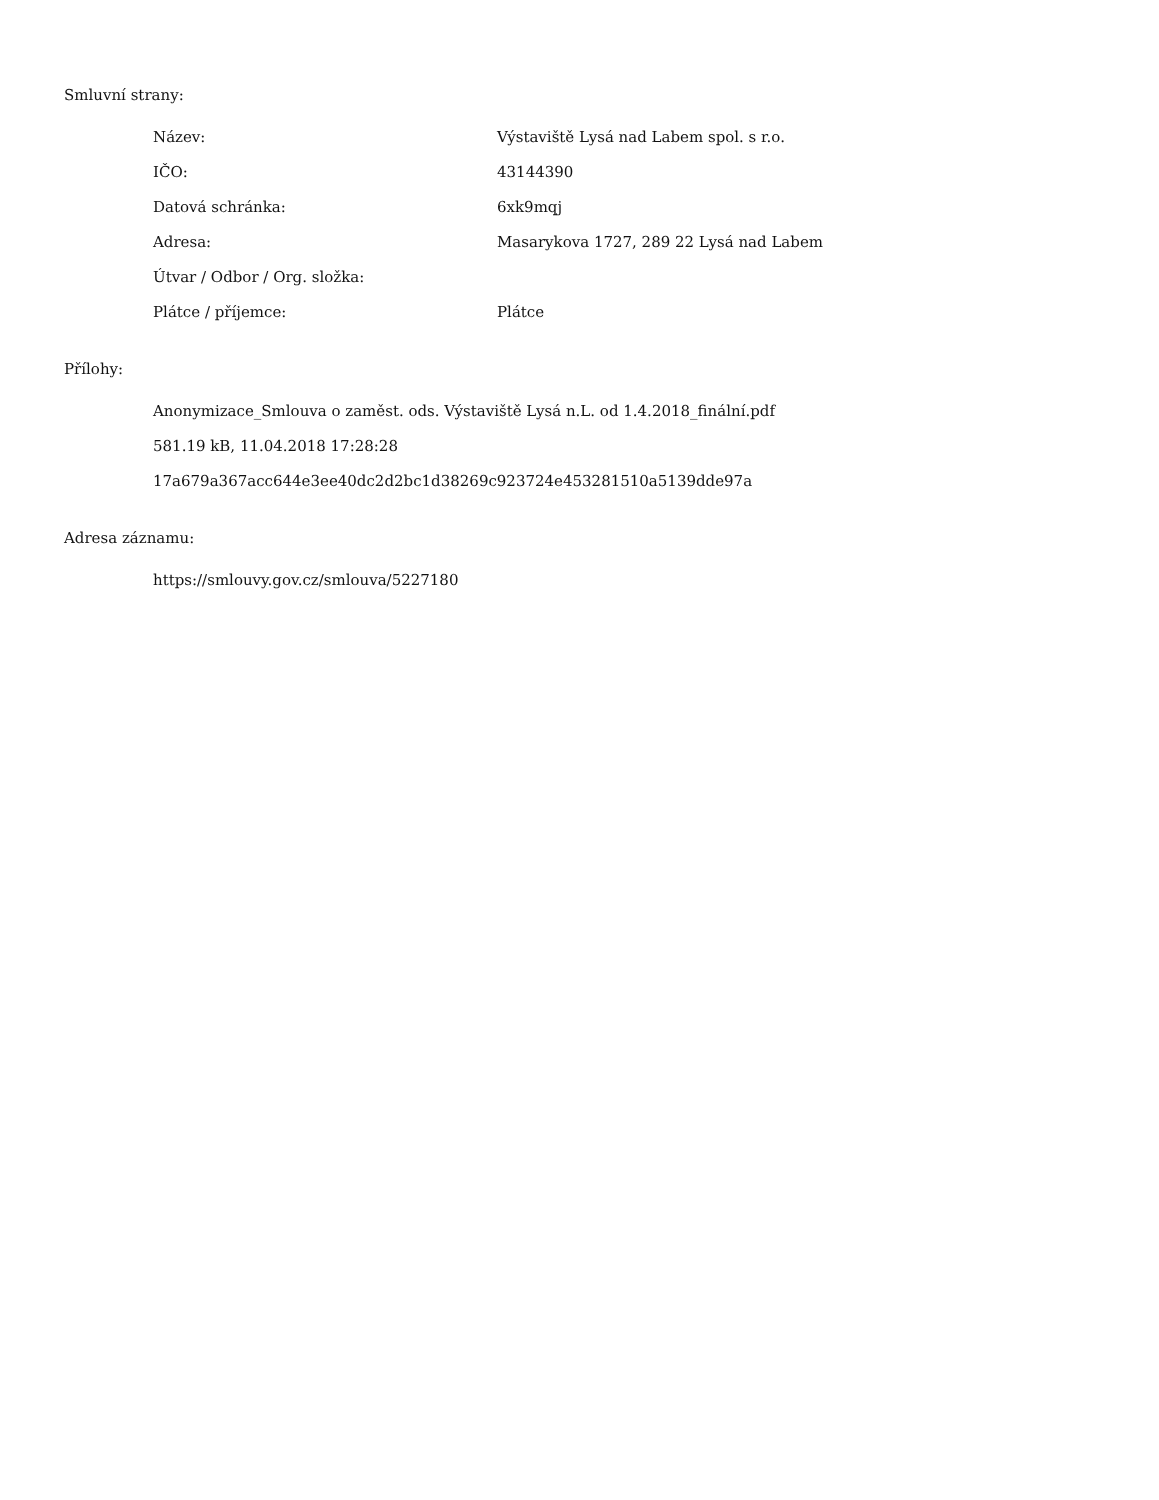Smluvní strany:
| Název: | Výstaviště Lysá nad Labem spol. s r.o. |
| IČO: | 43144390 |
| Datová schránka: | 6xk9mqj |
| Adresa: | Masarykova 1727, 289 22 Lysá nad Labem |
| Útvar / Odbor / Org. složka: | |
| Plátce / příjemce: | Plátce |
Přílohy:
Anonymizace_Smlouva o zaměst. ods. Výstaviště Lysá n.L. od 1.4.2018_finální.pdf
581.19 kB, 11.04.2018 17:28:28
17a679a367acc644e3ee40dc2d2bc1d38269c923724e453281510a5139dde97a
Adresa záznamu:
https://smlouvy.gov.cz/smlouva/5227180